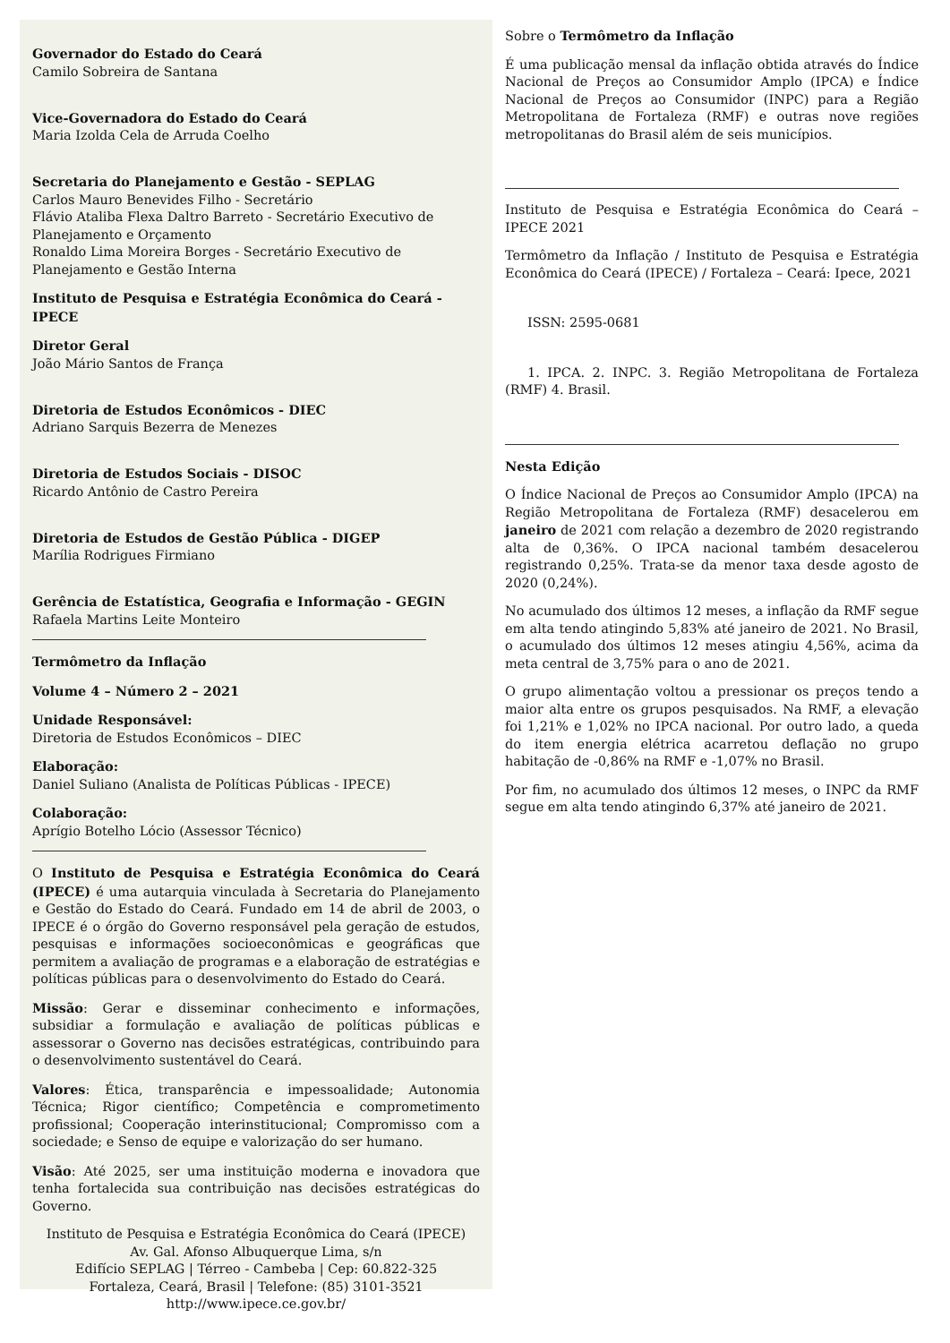Governador do Estado do Ceará
Camilo Sobreira de Santana
Vice-Governadora do Estado do Ceará
Maria Izolda Cela de Arruda Coelho
Secretaria do Planejamento e Gestão - SEPLAG
Carlos Mauro Benevides Filho - Secretário
Flávio Ataliba Flexa Daltro Barreto - Secretário Executivo de Planejamento e Orçamento
Ronaldo Lima Moreira Borges - Secretário Executivo de Planejamento e Gestão Interna
Instituto de Pesquisa e Estratégia Econômica do Ceará - IPECE
Diretor Geral
João Mário Santos de França
Diretoria de Estudos Econômicos - DIEC
Adriano Sarquis Bezerra de Menezes
Diretoria de Estudos Sociais - DISOC
Ricardo Antônio de Castro Pereira
Diretoria de Estudos de Gestão Pública - DIGEP
Marília Rodrigues Firmiano
Gerência de Estatística, Geografia e Informação - GEGIN
Rafaela Martins Leite Monteiro
Termômetro da Inflação
Volume 4 – Número 2 – 2021
Unidade Responsável:
Diretoria de Estudos Econômicos – DIEC
Elaboração:
Daniel Suliano (Analista de Políticas Públicas - IPECE)
Colaboração:
Aprígio Botelho Lócio (Assessor Técnico)
O Instituto de Pesquisa e Estratégia Econômica do Ceará (IPECE) é uma autarquia vinculada à Secretaria do Planejamento e Gestão do Estado do Ceará. Fundado em 14 de abril de 2003, o IPECE é o órgão do Governo responsável pela geração de estudos, pesquisas e informações socioeconômicas e geográficas que permitem a avaliação de programas e a elaboração de estratégias e políticas públicas para o desenvolvimento do Estado do Ceará.
Missão: Gerar e disseminar conhecimento e informações, subsidiar a formulação e avaliação de políticas públicas e assessorar o Governo nas decisões estratégicas, contribuindo para o desenvolvimento sustentável do Ceará.
Valores: Ética, transparência e impessoalidade; Autonomia Técnica; Rigor científico; Competência e comprometimento profissional; Cooperação interinstitucional; Compromisso com a sociedade; e Senso de equipe e valorização do ser humano.
Visão: Até 2025, ser uma instituição moderna e inovadora que tenha fortalecida sua contribuição nas decisões estratégicas do Governo.
Instituto de Pesquisa e Estratégia Econômica do Ceará (IPECE)
Av. Gal. Afonso Albuquerque Lima, s/n
Edifício SEPLAG | Térreo - Cambeba | Cep: 60.822-325
Fortaleza, Ceará, Brasil | Telefone: (85) 3101-3521
http://www.ipece.ce.gov.br/
Sobre o Termômetro da Inflação
É uma publicação mensal da inflação obtida através do Índice Nacional de Preços ao Consumidor Amplo (IPCA) e Índice Nacional de Preços ao Consumidor (INPC) para a Região Metropolitana de Fortaleza (RMF) e outras nove regiões metropolitanas do Brasil além de seis municípios.
Instituto de Pesquisa e Estratégia Econômica do Ceará – IPECE 2021
Termômetro da Inflação / Instituto de Pesquisa e Estratégia Econômica do Ceará (IPECE) / Fortaleza – Ceará: Ipece, 2021
ISSN: 2595-0681
1. IPCA. 2. INPC. 3. Região Metropolitana de Fortaleza (RMF) 4. Brasil.
Nesta Edição
O Índice Nacional de Preços ao Consumidor Amplo (IPCA) na Região Metropolitana de Fortaleza (RMF) desacelerou em janeiro de 2021 com relação a dezembro de 2020 registrando alta de 0,36%. O IPCA nacional também desacelerou registrando 0,25%. Trata-se da menor taxa desde agosto de 2020 (0,24%).
No acumulado dos últimos 12 meses, a inflação da RMF segue em alta tendo atingindo 5,83% até janeiro de 2021. No Brasil, o acumulado dos últimos 12 meses atingiu 4,56%, acima da meta central de 3,75% para o ano de 2021.
O grupo alimentação voltou a pressionar os preços tendo a maior alta entre os grupos pesquisados. Na RMF, a elevação foi 1,21% e 1,02% no IPCA nacional. Por outro lado, a queda do item energia elétrica acarretou deflação no grupo habitação de -0,86% na RMF e -1,07% no Brasil.
Por fim, no acumulado dos últimos 12 meses, o INPC da RMF segue em alta tendo atingindo 6,37% até janeiro de 2021.